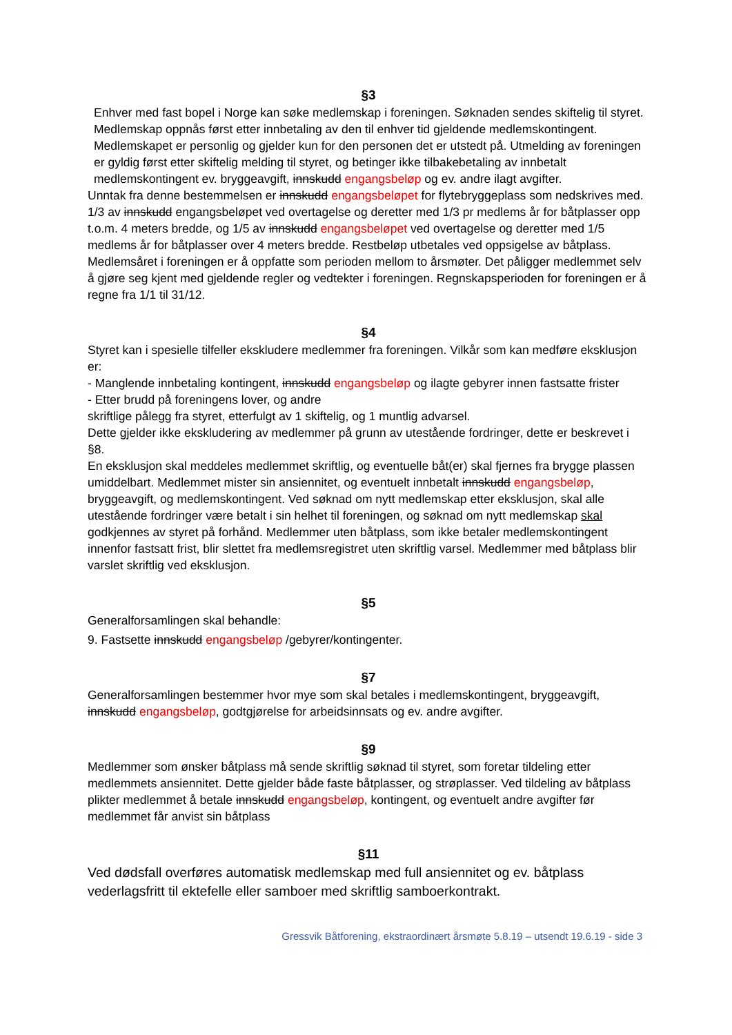§3
Enhver med fast bopel i Norge kan søke medlemskap i foreningen. Søknaden sendes skiftelig til styret. Medlemskap oppnås først etter innbetaling av den til enhver tid gjeldende medlemskontingent. Medlemskapet er personlig og gjelder kun for den personen det er utstedt på. Utmelding av foreningen er gyldig først etter skiftelig melding til styret, og betinger ikke tilbakebetaling av innbetalt medlemskontingent ev. bryggeavgift, innskudd engangsbeløp og ev. andre ilagt avgifter.
Unntak fra denne bestemmelsen er innskudd engangsbeløpet for flytebryggeplass som nedskrives med. 1/3 av innskudd engangsbeløpet ved overtagelse og deretter med 1/3 pr medlems år for båtplasser opp t.o.m. 4 meters bredde, og 1/5 av innskudd engangsbeløpet ved overtagelse og deretter med 1/5 medlems år for båtplasser over 4 meters bredde. Restbeløp utbetales ved oppsigelse av båtplass. Medlemsåret i foreningen er å oppfatte som perioden mellom to årsmøter. Det påligger medlemmet selv å gjøre seg kjent med gjeldende regler og vedtekter i foreningen. Regnskapsperioden for foreningen er å regne fra 1/1 til 31/12.
§4
Styret kan i spesielle tilfeller ekskludere medlemmer fra foreningen. Vilkår som kan medføre eksklusjon er:
- Manglende innbetaling kontingent, innskudd engangsbeløp og ilagte gebyrer innen fastsatte frister
- Etter brudd på foreningens lover, og andre
skriftlige pålegg fra styret, etterfulgt av 1 skiftelig, og 1 muntlig advarsel.
Dette gjelder ikke ekskludering av medlemmer på grunn av utestående fordringer, dette er beskrevet i §8.
En eksklusjon skal meddeles medlemmet skriftlig, og eventuelle båt(er) skal fjernes fra brygge plassen umiddelbart. Medlemmet mister sin ansiennitet, og eventuelt innbetalt innskudd engangsbeløp, bryggeavgift, og medlemskontingent. Ved søknad om nytt medlemskap etter eksklusjon, skal alle utestående fordringer være betalt i sin helhet til foreningen, og søknad om nytt medlemskap skal godkjennes av styret på forhånd. Medlemmer uten båtplass, som ikke betaler medlemskontingent innenfor fastsatt frist, blir slettet fra medlemsregistret uten skriftlig varsel. Medlemmer med båtplass blir varslet skriftlig ved eksklusjon.
§5
Generalforsamlingen skal behandle:
9. Fastsette innskudd engangsbeløp /gebyrer/kontingenter.
§7
Generalforsamlingen bestemmer hvor mye som skal betales i medlemskontingent, bryggeavgift, innskudd engangsbeløp, godtgjørelse for arbeidsinnsats og ev. andre avgifter.
§9
Medlemmer som ønsker båtplass må sende skriftlig søknad til styret, som foretar tildeling etter medlemmets ansiennitet. Dette gjelder både faste båtplasser, og strøplasser. Ved tildeling av båtplass plikter medlemmet å betale innskudd engangsbeløp, kontingent, og eventuelt andre avgifter før medlemmet får anvist sin båtplass
§11
Ved dødsfall overføres automatisk medlemskap med full ansiennitet og ev. båtplass vederlagsfritt til ektefelle eller samboer med skriftlig samboerkontrakt.
Gressvik Båtforening, ekstraordinært årsmøte 5.8.19 – utsendt 19.6.19 - side 3